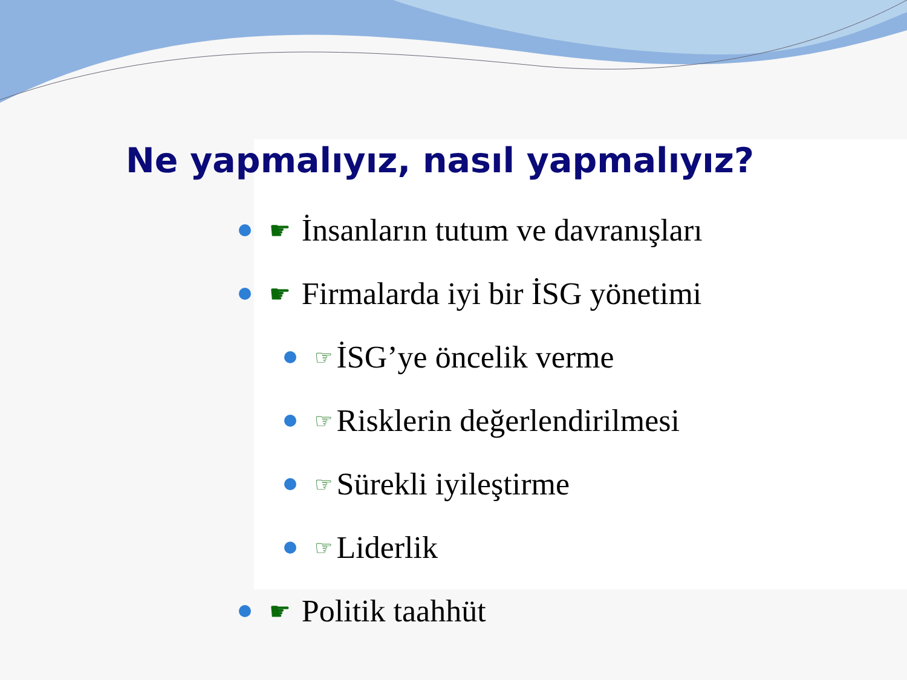Ne yapmalıyız, nasıl yapmalıyız?
☛ İnsanların tutum ve davranışları
☛ Firmalarda iyi bir İSG yönetimi
☞ İSG’ye öncelik verme
☞ Risklerin değerlendirilmesi
☞ Sürekli iyileştirme
☞ Liderlik
☛ Politik taahhüt